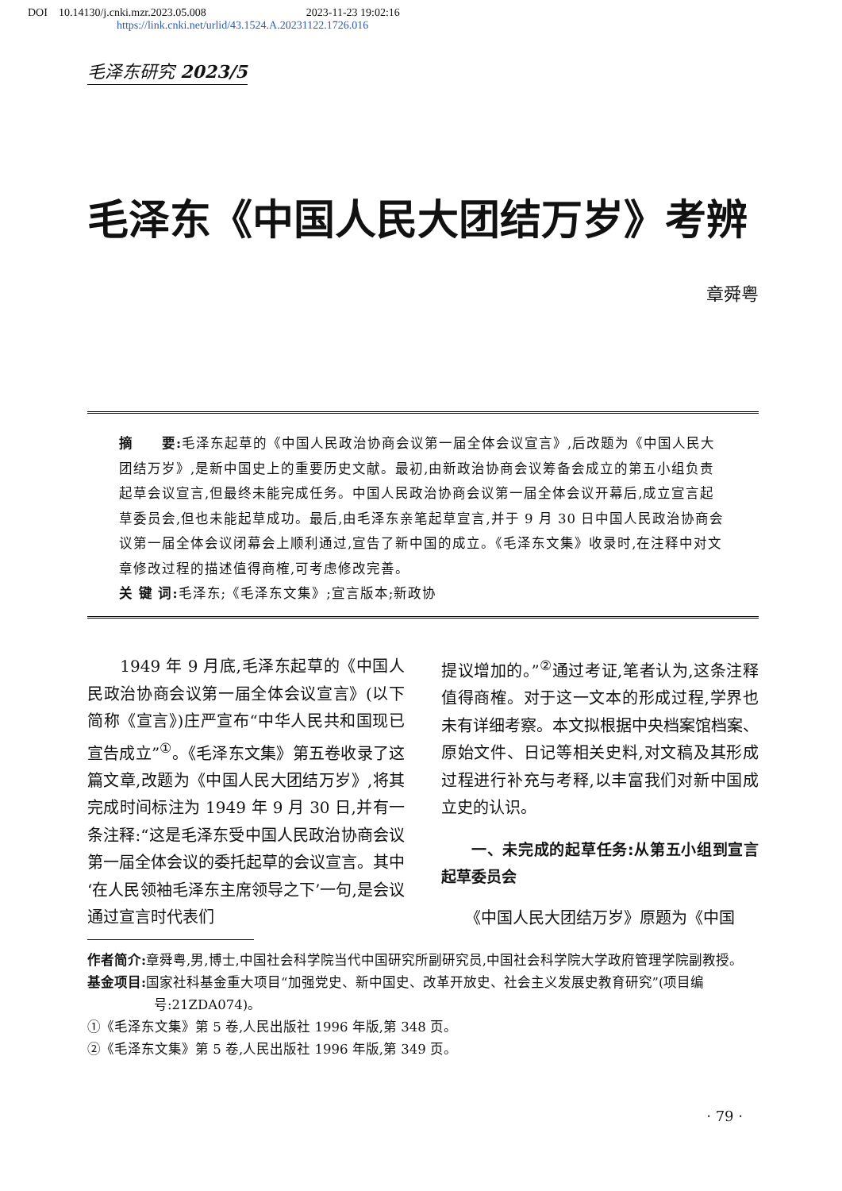DOI　10.14130/j.cnki.mzr.2023.05.008　　　　　　　　　2023-11-23 19:02:16
https://link.cnki.net/urlid/43.1524.A.20231122.1726.016
毛泽东研究 2023/5
毛泽东《中国人民大团结万岁》考辨
章舜粤
摘　　要: 毛泽东起草的《中国人民政治协商会议第一届全体会议宣言》,后改题为《中国人民大团结万岁》,是新中国史上的重要历史文献。最初,由新政治协商会议筹备会成立的第五小组负责起草会议宣言,但最终未能完成任务。中国人民政治协商会议第一届全体会议开幕后,成立宣言起草委员会,但也未能起草成功。最后,由毛泽东亲笔起草宣言,并于 9 月 30 日中国人民政治协商会议第一届全体会议闭幕会上顺利通过,宣告了新中国的成立。《毛泽东文集》收录时,在注释中对文章修改过程的描述值得商榷,可考虑修改完善。
关 键 词: 毛泽东;《毛泽东文集》;宣言版本;新政协
　　1949 年 9 月底,毛泽东起草的《中国人民政治协商会议第一届全体会议宣言》(以下简称《宣言》)庄严宣布“中华人民共和国现已宣告成立”<sup>①</sup>。《毛泽东文集》第五卷收录了这篇文章,改题为《中国人民大团结万岁》,将其完成时间标注为 1949 年 9 月 30 日,并有一条注释:“这是毛泽东受中国人民政治协商会议第一届全体会议的委托起草的会议宣言。其中‘在人民领袖毛泽东主席领导之下’一句,是会议通过宣言时代表们
提议增加的。”<sup>②</sup>通过考证,笔者认为,这条注释值得商榷。对于这一文本的形成过程,学界也未有详细考察。本文拟根据中央档案馆档案、原始文件、日记等相关史料,对文稿及其形成过程进行补充与考释,以丰富我们对新中国成立史的认识。
一、未完成的起草任务:从第五小组到宣言起草委员会
　　《中国人民大团结万岁》原题为《中国
作者简介: 章舜粤,男,博士,中国社会科学院当代中国研究所副研究员,中国社会科学院大学政府管理学院副教授。
基金项目: 国家社科基金重大项目“加强党史、新中国史、改革开放史、社会主义发展史教育研究”(项目编号:21ZDA074)。
①《毛泽东文集》第 5 卷,人民出版社 1996 年版,第 348 页。
②《毛泽东文集》第 5 卷,人民出版社 1996 年版,第 349 页。
· 79 ·